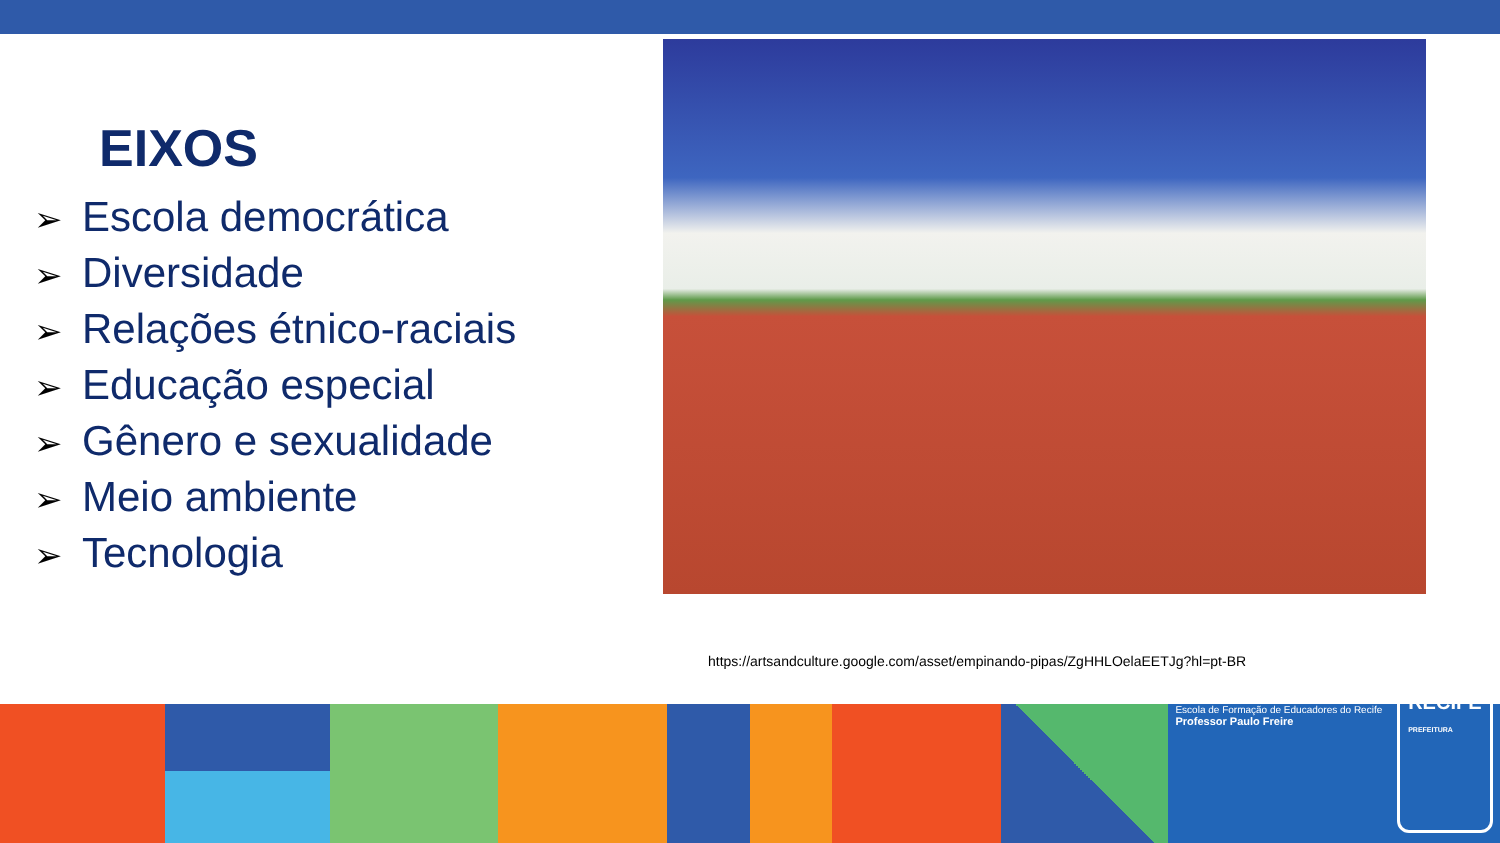EIXOS
➢ Escola democrática
➢ Diversidade
➢ Relações étnico-raciais
➢ Educação especial
➢ Gênero e sexualidade
➢ Meio ambiente
➢ Tecnologia
https://artsandculture.google.com/asset/empinando-pipas/ZgHHLOelaEETJg?hl=pt-BR
Escola de Formação de Educadores do Recife
Professor Paulo Freire
RECIFE
PREFEITURA